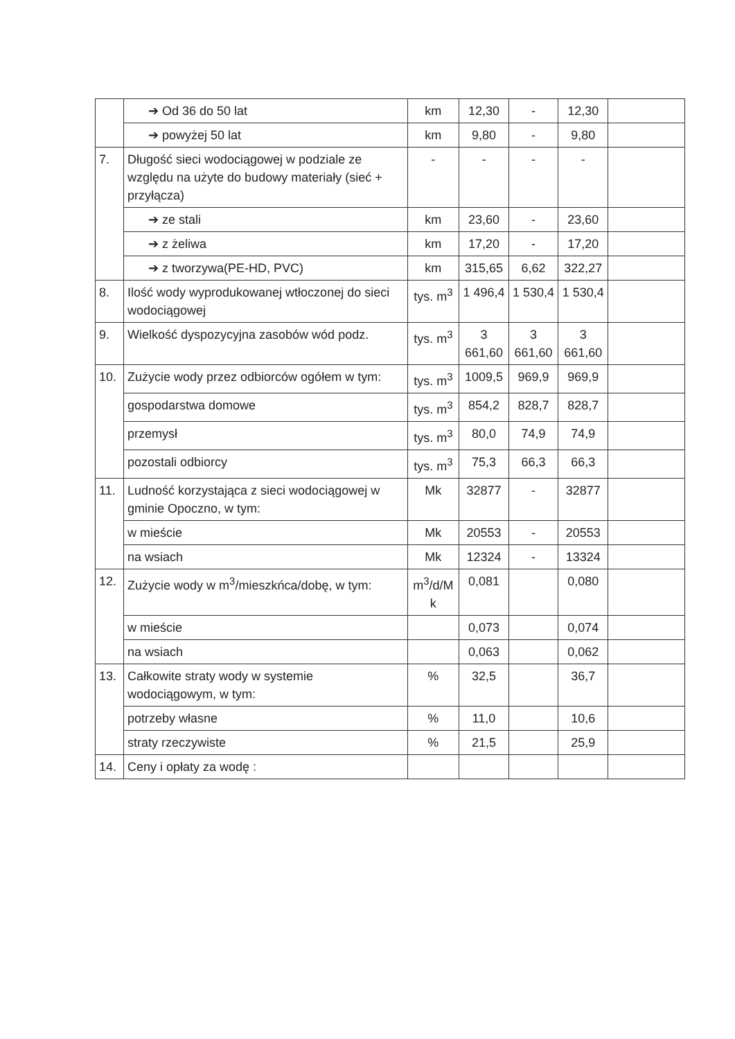| | ➔ Od 36 do 50 lat | km | 12,30 | - | 12,30 | |
| | ➔ powyżej 50 lat | km | 9,80 | - | 9,80 | |
| 7. | Długość sieci wodociągowej w podziale ze względu na użyte do budowy materiały (sieć + przyłącza) | - | - | - | - | |
| | ➔ ze stali | km | 23,60 | - | 23,60 | |
| | ➔ z żeliwa | km | 17,20 | - | 17,20 | |
| | ➔ z tworzywa(PE-HD, PVC) | km | 315,65 | 6,62 | 322,27 | |
| 8. | Ilość wody wyprodukowanej wtłoczonej do sieci wodociągowej | tys. m<sup>3</sup> | 1 496,4 | 1 530,4 | 1 530,4 | |
| 9. | Wielkość dyspozycyjna zasobów wód podz. | tys. m<sup>3</sup> | 3 661,60 | 3 661,60 | 3 661,60 | |
| 10. | Zużycie wody przez odbiorców ogółem w tym: | tys. m<sup>3</sup> | 1009,5 | 969,9 | 969,9 | |
| | gospodarstwa domowe | tys. m<sup>3</sup> | 854,2 | 828,7 | 828,7 | |
| | przemysł | tys. m<sup>3</sup> | 80,0 | 74,9 | 74,9 | |
| | pozostali odbiorcy | tys. m<sup>3</sup> | 75,3 | 66,3 | 66,3 | |
| 11. | Ludność korzystająca z sieci wodociągowej w gminie Opoczno, w tym: | Mk | 32877 | - | 32877 | |
| | w mieście | Mk | 20553 | - | 20553 | |
| | na wsiach | Mk | 12324 | - | 13324 | |
| 12. | Zużycie wody w m<sup>3</sup>/mieszkńca/dobę, w tym: | m<sup>3</sup>/d/M k | 0,081 | | 0,080 | |
| | w mieście | | 0,073 | | 0,074 | |
| | na wsiach | | 0,063 | | 0,062 | |
| 13. | Całkowite straty wody w systemie wodociągowym, w tym: | % | 32,5 | | 36,7 | |
| | potrzeby własne | % | 11,0 | | 10,6 | |
| | straty rzeczywiste | % | 21,5 | | 25,9 | |
| 14. | Ceny i opłaty za wodę : | | | | | |